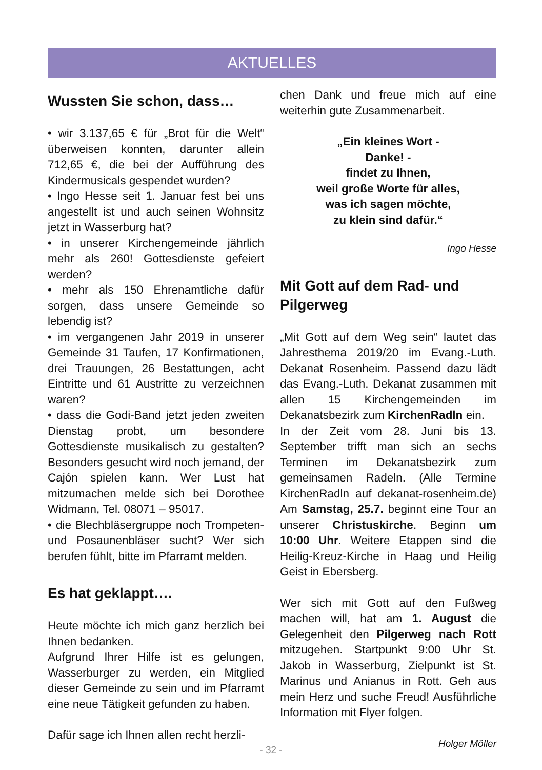AKTUELLES
Wussten Sie schon, dass…
• wir 3.137,65 € für „Brot für die Welt“ überweisen konnten, darunter allein 712,65 €, die bei der Aufführung des Kindermusicals gespendet wurden?
• Ingo Hesse seit 1. Januar fest bei uns angestellt ist und auch seinen Wohnsitz jetzt in Wasserburg hat?
• in unserer Kirchengemeinde jährlich mehr als 260! Gottesdienste gefeiert werden?
• mehr als 150 Ehrenamtliche dafür sorgen, dass unsere Gemeinde so lebendig ist?
• im vergangenen Jahr 2019 in unserer Gemeinde 31 Taufen, 17 Konfirmationen, drei Trauungen, 26 Bestattungen, acht Eintritte und 61 Austritte zu verzeichnen waren?
• dass die Godi-Band jetzt jeden zweiten Dienstag probt, um besondere Gottesdienste musikalisch zu gestalten? Besonders gesucht wird noch jemand, der Cajón spielen kann. Wer Lust hat mitzumachen melde sich bei Dorothee Widmann, Tel. 08071 – 95017.
• die Blechbläsergruppe noch Trompeten- und Posaunenbläser sucht? Wer sich berufen fühlt, bitte im Pfarramt melden.
Es hat geklappt….
Heute möchte ich mich ganz herzlich bei Ihnen bedanken.
Aufgrund Ihrer Hilfe ist es gelungen, Wasserburger zu werden, ein Mitglied dieser Gemeinde zu sein und im Pfarramt eine neue Tätigkeit gefunden zu haben.
Dafür sage ich Ihnen allen recht herzli-
chen Dank und freue mich auf eine weiterhin gute Zusammenarbeit.
„Ein kleines Wort -
Danke! -
findet zu Ihnen,
weil große Worte für alles,
was ich sagen möchte,
zu klein sind dafür.“
Ingo Hesse
Mit Gott auf dem Rad- und Pilgerweg
„Mit Gott auf dem Weg sein“ lautet das Jahresthema 2019/20 im Evang.-Luth. Dekanat Rosenheim. Passend dazu lädt das Evang.-Luth. Dekanat zusammen mit allen 15 Kirchengemeinden im Dekanatsbezirk zum KirchenRadln ein.
In der Zeit vom 28. Juni bis 13. September trifft man sich an sechs Terminen im Dekanatsbezirk zum gemeinsamen Radeln. (Alle Termine KirchenRadln auf dekanat-rosenheim.de) Am Samstag, 25.7. beginnt eine Tour an unserer Christuskirche. Beginn um 10:00 Uhr. Weitere Etappen sind die Heilig-Kreuz-Kirche in Haag und Heilig Geist in Ebersberg.
Wer sich mit Gott auf den Fußweg machen will, hat am 1. August die Gelegenheit den Pilgerweg nach Rott mitzugehen. Startpunkt 9:00 Uhr St. Jakob in Wasserburg, Zielpunkt ist St. Marinus und Anianus in Rott. Geh aus mein Herz und suche Freud! Ausführliche Information mit Flyer folgen.
Holger Möller
- 32 -